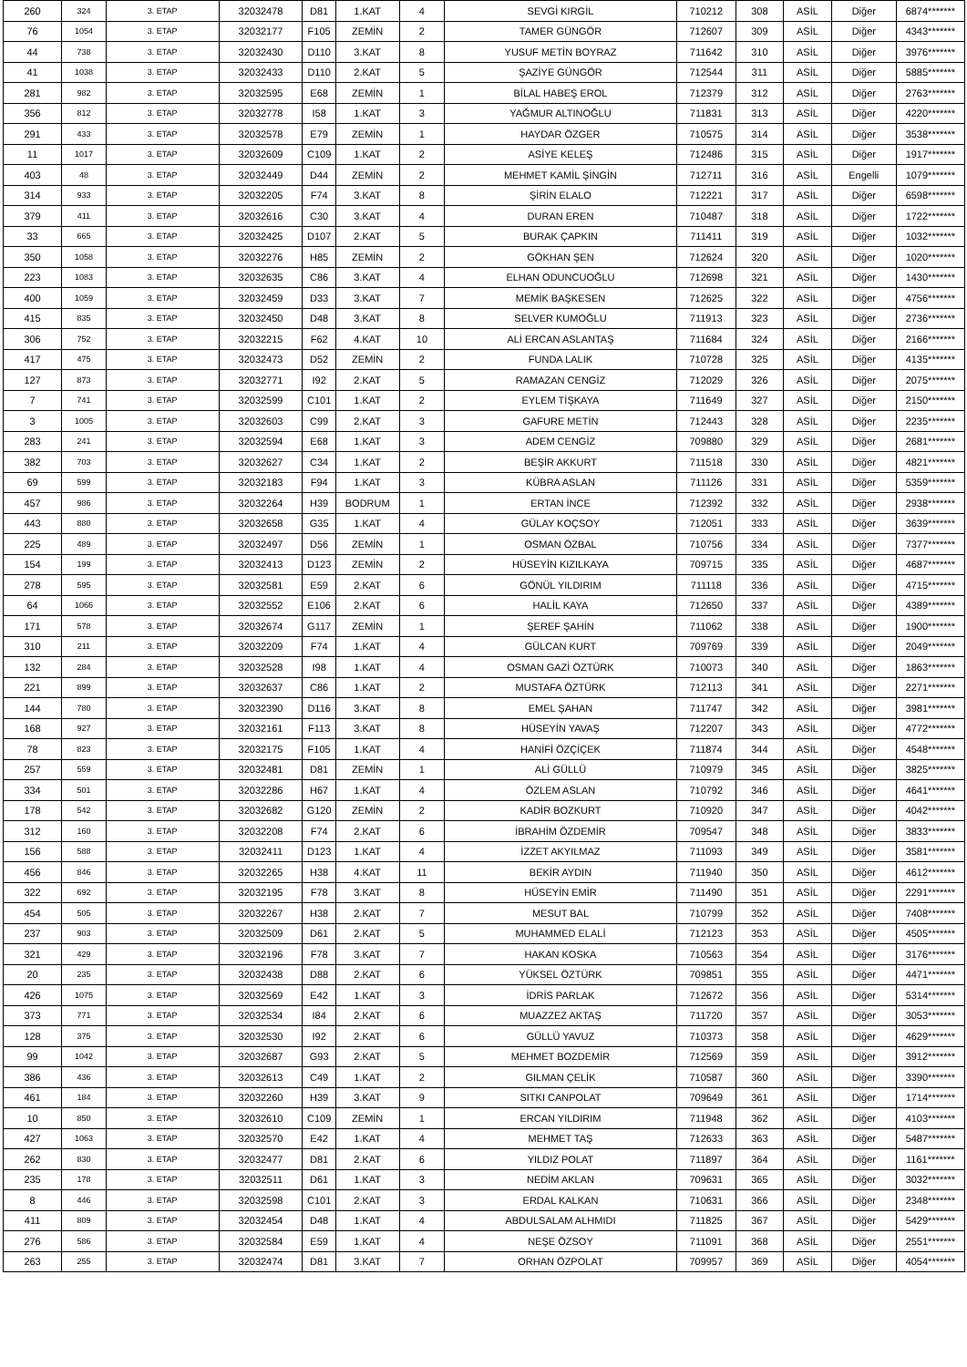| 260 | 324 | 3. ETAP | 32032478 | D81 | 1.KAT | 4 | SEVGİ KIRGİL | 710212 | 308 | ASİL | Diğer | 6874******* |
| 76 | 1054 | 3. ETAP | 32032177 | F105 | ZEMİN | 2 | TAMER GÜNGÖR | 712607 | 309 | ASİL | Diğer | 4343******* |
| 44 | 738 | 3. ETAP | 32032430 | D110 | 3.KAT | 8 | YUSUF METİN BOYRAZ | 711642 | 310 | ASİL | Diğer | 3976******* |
| 41 | 1038 | 3. ETAP | 32032433 | D110 | 2.KAT | 5 | ŞAZİYE GÜNGÖR | 712544 | 311 | ASİL | Diğer | 5885******* |
| 281 | 982 | 3. ETAP | 32032595 | E68 | ZEMİN | 1 | BİLAL HABEŞ EROL | 712379 | 312 | ASİL | Diğer | 2763******* |
| 356 | 812 | 3. ETAP | 32032778 | I58 | 1.KAT | 3 | YAĞMUR ALTINOĞLU | 711831 | 313 | ASİL | Diğer | 4220******* |
| 291 | 433 | 3. ETAP | 32032578 | E79 | ZEMİN | 1 | HAYDAR ÖZGER | 710575 | 314 | ASİL | Diğer | 3538******* |
| 11 | 1017 | 3. ETAP | 32032609 | C109 | 1.KAT | 2 | ASİYE KELEŞ | 712486 | 315 | ASİL | Diğer | 1917******* |
| 403 | 48 | 3. ETAP | 32032449 | D44 | ZEMİN | 2 | MEHMET KAMİL ŞİNGİN | 712711 | 316 | ASİL | Engelli | 1079******* |
| 314 | 933 | 3. ETAP | 32032205 | F74 | 3.KAT | 8 | ŞİRİN ELALO | 712221 | 317 | ASİL | Diğer | 6598******* |
| 379 | 411 | 3. ETAP | 32032616 | C30 | 3.KAT | 4 | DURAN EREN | 710487 | 318 | ASİL | Diğer | 1722******* |
| 33 | 665 | 3. ETAP | 32032425 | D107 | 2.KAT | 5 | BURAK ÇAPKIN | 711411 | 319 | ASİL | Diğer | 1032******* |
| 350 | 1058 | 3. ETAP | 32032276 | H85 | ZEMİN | 2 | GÖKHAN ŞEN | 712624 | 320 | ASİL | Diğer | 1020******* |
| 223 | 1083 | 3. ETAP | 32032635 | C86 | 3.KAT | 4 | ELHAN ODUNCUOĞLU | 712698 | 321 | ASİL | Diğer | 1430******* |
| 400 | 1059 | 3. ETAP | 32032459 | D33 | 3.KAT | 7 | MEMİK BAŞKESEN | 712625 | 322 | ASİL | Diğer | 4756******* |
| 415 | 835 | 3. ETAP | 32032450 | D48 | 3.KAT | 8 | SELVER KUMOĞLU | 711913 | 323 | ASİL | Diğer | 2736******* |
| 306 | 752 | 3. ETAP | 32032215 | F62 | 4.KAT | 10 | ALİ ERCAN ASLANTAŞ | 711684 | 324 | ASİL | Diğer | 2166******* |
| 417 | 475 | 3. ETAP | 32032473 | D52 | ZEMİN | 2 | FUNDA LALIK | 710728 | 325 | ASİL | Diğer | 4135******* |
| 127 | 873 | 3. ETAP | 32032771 | I92 | 2.KAT | 5 | RAMAZAN CENGİZ | 712029 | 326 | ASİL | Diğer | 2075******* |
| 7 | 741 | 3. ETAP | 32032599 | C101 | 1.KAT | 2 | EYLEM TİŞKAYA | 711649 | 327 | ASİL | Diğer | 2150******* |
| 3 | 1005 | 3. ETAP | 32032603 | C99 | 2.KAT | 3 | GAFURE METİN | 712443 | 328 | ASİL | Diğer | 2235******* |
| 283 | 241 | 3. ETAP | 32032594 | E68 | 1.KAT | 3 | ADEM CENGİZ | 709880 | 329 | ASİL | Diğer | 2681******* |
| 382 | 703 | 3. ETAP | 32032627 | C34 | 1.KAT | 2 | BEŞİR AKKURT | 711518 | 330 | ASİL | Diğer | 4821******* |
| 69 | 599 | 3. ETAP | 32032183 | F94 | 1.KAT | 3 | KÜBRA ASLAN | 711126 | 331 | ASİL | Diğer | 5359******* |
| 457 | 986 | 3. ETAP | 32032264 | H39 | BODRUM | 1 | ERTAN İNCE | 712392 | 332 | ASİL | Diğer | 2938******* |
| 443 | 880 | 3. ETAP | 32032658 | G35 | 1.KAT | 4 | GÜLAY KOÇSOY | 712051 | 333 | ASİL | Diğer | 3639******* |
| 225 | 489 | 3. ETAP | 32032497 | D56 | ZEMİN | 1 | OSMAN ÖZBAL | 710756 | 334 | ASİL | Diğer | 7377******* |
| 154 | 199 | 3. ETAP | 32032413 | D123 | ZEMİN | 2 | HÜSEYİN KIZILKAYA | 709715 | 335 | ASİL | Diğer | 4687******* |
| 278 | 595 | 3. ETAP | 32032581 | E59 | 2.KAT | 6 | GÖNÜL YILDIRIM | 711118 | 336 | ASİL | Diğer | 4715******* |
| 64 | 1066 | 3. ETAP | 32032552 | E106 | 2.KAT | 6 | HALİL KAYA | 712650 | 337 | ASİL | Diğer | 4389******* |
| 171 | 578 | 3. ETAP | 32032674 | G117 | ZEMİN | 1 | ŞEREF ŞAHİN | 711062 | 338 | ASİL | Diğer | 1900******* |
| 310 | 211 | 3. ETAP | 32032209 | F74 | 1.KAT | 4 | GÜLCAN KURT | 709769 | 339 | ASİL | Diğer | 2049******* |
| 132 | 284 | 3. ETAP | 32032528 | I98 | 1.KAT | 4 | OSMAN GAZİ ÖZTÜRK | 710073 | 340 | ASİL | Diğer | 1863******* |
| 221 | 899 | 3. ETAP | 32032637 | C86 | 1.KAT | 2 | MUSTAFA ÖZTÜRK | 712113 | 341 | ASİL | Diğer | 2271******* |
| 144 | 780 | 3. ETAP | 32032390 | D116 | 3.KAT | 8 | EMEL ŞAHAN | 711747 | 342 | ASİL | Diğer | 3981******* |
| 168 | 927 | 3. ETAP | 32032161 | F113 | 3.KAT | 8 | HÜSEYİN YAVAŞ | 712207 | 343 | ASİL | Diğer | 4772******* |
| 78 | 823 | 3. ETAP | 32032175 | F105 | 1.KAT | 4 | HANİFİ ÖZÇİÇEK | 711874 | 344 | ASİL | Diğer | 4548******* |
| 257 | 559 | 3. ETAP | 32032481 | D81 | ZEMİN | 1 | ALİ GÜLLÜ | 710979 | 345 | ASİL | Diğer | 3825******* |
| 334 | 501 | 3. ETAP | 32032286 | H67 | 1.KAT | 4 | ÖZLEM ASLAN | 710792 | 346 | ASİL | Diğer | 4641******* |
| 178 | 542 | 3. ETAP | 32032682 | G120 | ZEMİN | 2 | KADİR BOZKURT | 710920 | 347 | ASİL | Diğer | 4042******* |
| 312 | 160 | 3. ETAP | 32032208 | F74 | 2.KAT | 6 | İBRAHİM ÖZDEMİR | 709547 | 348 | ASİL | Diğer | 3833******* |
| 156 | 588 | 3. ETAP | 32032411 | D123 | 1.KAT | 4 | İZZET AKYILMAZ | 711093 | 349 | ASİL | Diğer | 3581******* |
| 456 | 846 | 3. ETAP | 32032265 | H38 | 4.KAT | 11 | BEKİR AYDIN | 711940 | 350 | ASİL | Diğer | 4612******* |
| 322 | 692 | 3. ETAP | 32032195 | F78 | 3.KAT | 8 | HÜSEYİN EMİR | 711490 | 351 | ASİL | Diğer | 2291******* |
| 454 | 505 | 3. ETAP | 32032267 | H38 | 2.KAT | 7 | MESUT BAL | 710799 | 352 | ASİL | Diğer | 7408******* |
| 237 | 903 | 3. ETAP | 32032509 | D61 | 2.KAT | 5 | MUHAMMED ELALİ | 712123 | 353 | ASİL | Diğer | 4505******* |
| 321 | 429 | 3. ETAP | 32032196 | F78 | 3.KAT | 7 | HAKAN KOSKA | 710563 | 354 | ASİL | Diğer | 3176******* |
| 20 | 235 | 3. ETAP | 32032438 | D88 | 2.KAT | 6 | YÜKSEL ÖZTÜRK | 709851 | 355 | ASİL | Diğer | 4471******* |
| 426 | 1075 | 3. ETAP | 32032569 | E42 | 1.KAT | 3 | İDRİS PARLAK | 712672 | 356 | ASİL | Diğer | 5314******* |
| 373 | 771 | 3. ETAP | 32032534 | I84 | 2.KAT | 6 | MUAZZEZ AKTAŞ | 711720 | 357 | ASİL | Diğer | 3053******* |
| 128 | 375 | 3. ETAP | 32032530 | I92 | 2.KAT | 6 | GÜLLÜ YAVUZ | 710373 | 358 | ASİL | Diğer | 4629******* |
| 99 | 1042 | 3. ETAP | 32032687 | G93 | 2.KAT | 5 | MEHMET BOZDEMİR | 712569 | 359 | ASİL | Diğer | 3912******* |
| 386 | 436 | 3. ETAP | 32032613 | C49 | 1.KAT | 2 | GILMAN ÇELİK | 710587 | 360 | ASİL | Diğer | 3390******* |
| 461 | 184 | 3. ETAP | 32032260 | H39 | 3.KAT | 9 | SITKI CANPOLAT | 709649 | 361 | ASİL | Diğer | 1714******* |
| 10 | 850 | 3. ETAP | 32032610 | C109 | ZEMİN | 1 | ERCAN YILDIRIM | 711948 | 362 | ASİL | Diğer | 4103******* |
| 427 | 1063 | 3. ETAP | 32032570 | E42 | 1.KAT | 4 | MEHMET TAŞ | 712633 | 363 | ASİL | Diğer | 5487******* |
| 262 | 830 | 3. ETAP | 32032477 | D81 | 2.KAT | 6 | YILDIZ POLAT | 711897 | 364 | ASİL | Diğer | 1161******* |
| 235 | 178 | 3. ETAP | 32032511 | D61 | 1.KAT | 3 | NEDİM AKLAN | 709631 | 365 | ASİL | Diğer | 3032******* |
| 8 | 446 | 3. ETAP | 32032598 | C101 | 2.KAT | 3 | ERDAL KALKAN | 710631 | 366 | ASİL | Diğer | 2348******* |
| 411 | 809 | 3. ETAP | 32032454 | D48 | 1.KAT | 4 | ABDULSALAM ALHMIDI | 711825 | 367 | ASİL | Diğer | 5429******* |
| 276 | 586 | 3. ETAP | 32032584 | E59 | 1.KAT | 4 | NEŞE ÖZSOY | 711091 | 368 | ASİL | Diğer | 2551******* |
| 263 | 255 | 3. ETAP | 32032474 | D81 | 3.KAT | 7 | ORHAN ÖZPOLAT | 709957 | 369 | ASİL | Diğer | 4054******* |